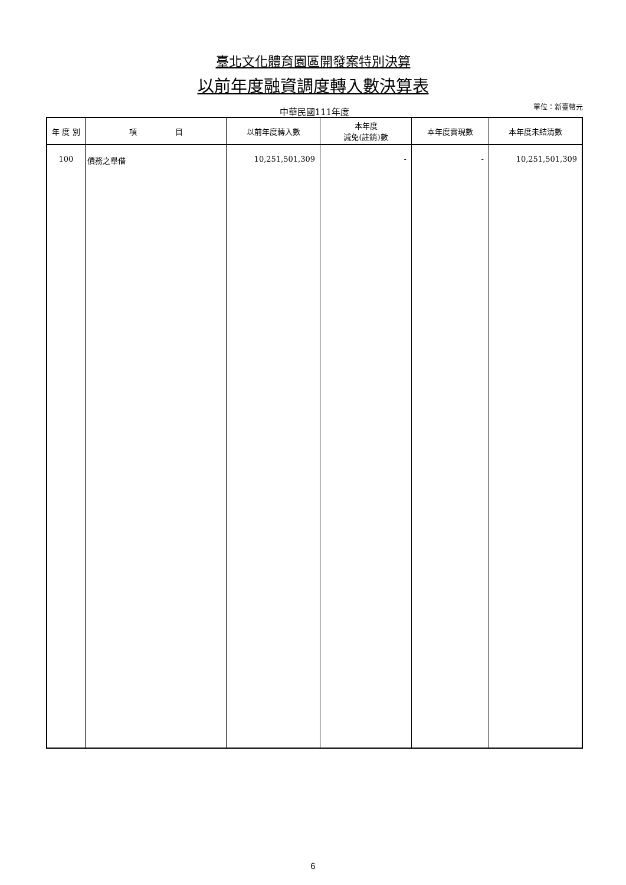臺北文化體育園區開發案特別決算
以前年度融資調度轉入數決算表
中華民國111年度
單位：新臺幣元
| 年 度 別 | 項 目 | 以前年度轉入數 | 本年度 減免(註銷)數 | 本年度實現數 | 本年度未結清數 |
| --- | --- | --- | --- | --- | --- |
| 100 | 債務之舉借 | 10,251,501,309 | - | - | 10,251,501,309 |
6